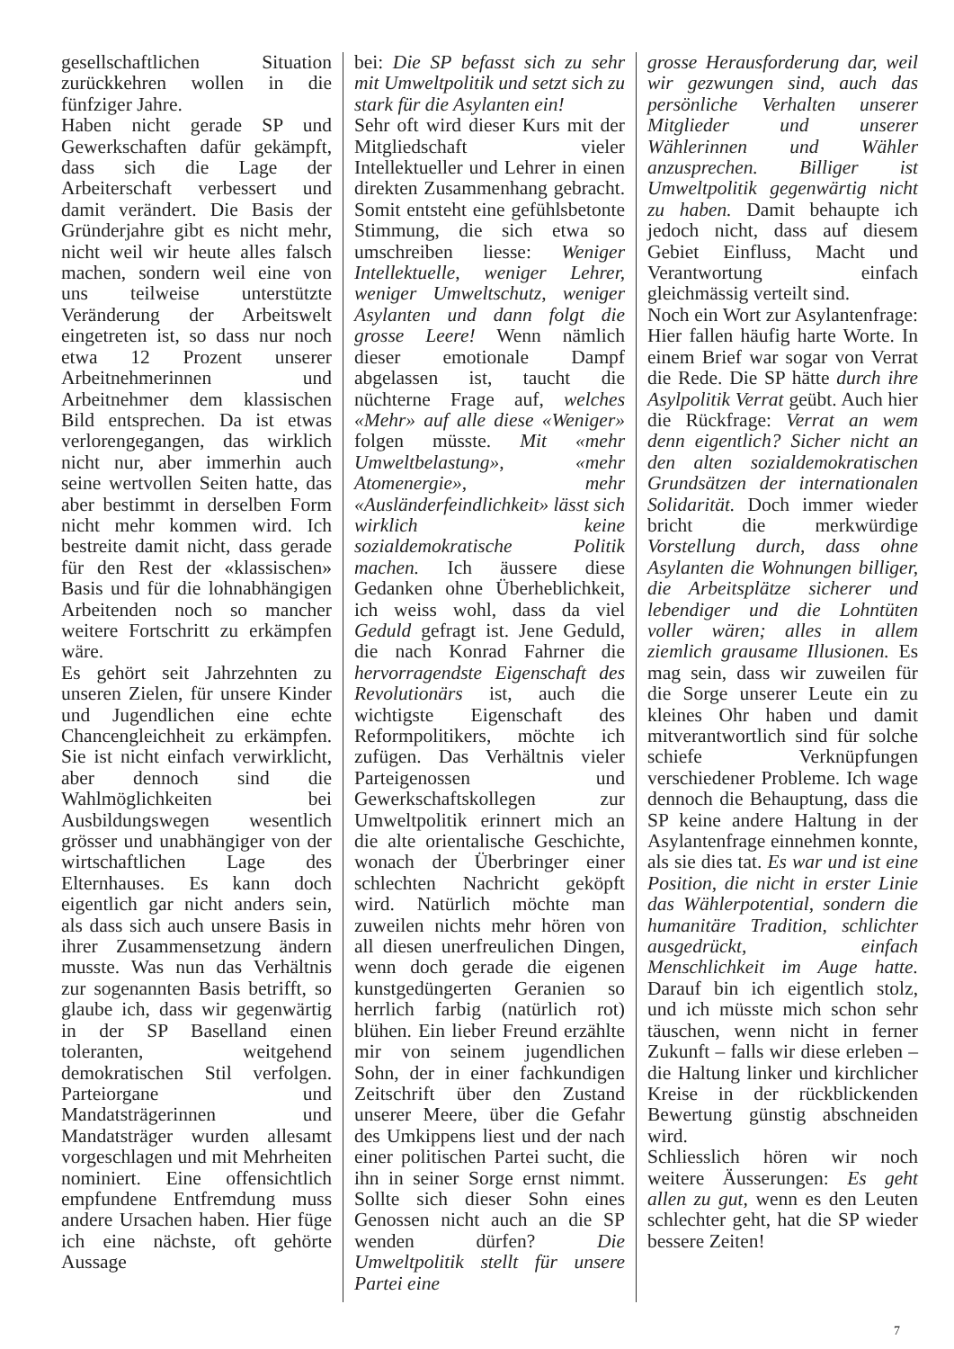gesellschaftlichen Situation zurückkehren wollen in die fünfziger Jahre.
Haben nicht gerade SP und Gewerkschaften dafür gekämpft, dass sich die Lage der Arbeiterschaft verbessert und damit verändert. Die Basis der Gründerjahre gibt es nicht mehr, nicht weil wir heute alles falsch machen, sondern weil eine von uns teilweise unterstützte Veränderung der Arbeitswelt eingetreten ist, so dass nur noch etwa 12 Prozent unserer Arbeitnehmerinnen und Arbeitnehmer dem klassischen Bild entsprechen. Da ist etwas verlorengegangen, das wirklich nicht nur, aber immerhin auch seine wertvollen Seiten hatte, das aber bestimmt in derselben Form nicht mehr kommen wird. Ich bestreite damit nicht, dass gerade für den Rest der «klassischen» Basis und für die lohnabhängigen Arbeitenden noch so mancher weitere Fortschritt zu erkämpfen wäre.
Es gehört seit Jahrzehnten zu unseren Zielen, für unsere Kinder und Jugendlichen eine echte Chancengleichheit zu erkämpfen. Sie ist nicht einfach verwirklicht, aber dennoch sind die Wahlmöglichkeiten bei Ausbildungswegen wesentlich grösser und unabhängiger von der wirtschaftlichen Lage des Elternhauses. Es kann doch eigentlich gar nicht anders sein, als dass sich auch unsere Basis in ihrer Zusammensetzung ändern musste. Was nun das Verhältnis zur sogenannten Basis betrifft, so glaube ich, dass wir gegenwärtig in der SP Baselland einen toleranten, weitgehend demokratischen Stil verfolgen. Parteiorgane und Mandatsträgerinnen und Mandatsträger wurden allesamt vorgeschlagen und mit Mehrheiten nominiert. Eine offensichtlich empfundene Entfremdung muss andere Ursachen haben. Hier füge ich eine nächste, oft gehörte Aussage
bei: Die SP befasst sich zu sehr mit Umweltpolitik und setzt sich zu stark für die Asylanten ein!
Sehr oft wird dieser Kurs mit der Mitgliedschaft vieler Intellektueller und Lehrer in einen direkten Zusammenhang gebracht. Somit entsteht eine gefühlsbetonte Stimmung, die sich etwa so umschreiben liesse: Weniger Intellektuelle, weniger Lehrer, weniger Umweltschutz, weniger Asylanten und dann folgt die grosse Leere! Wenn nämlich dieser emotionale Dampf abgelassen ist, taucht die nüchterne Frage auf, welches «Mehr» auf alle diese «Weniger» folgen müsste. Mit «mehr Umweltbelastung», «mehr Atomenergie», mehr «Ausländerfeindlichkeit» lässt sich wirklich keine sozialdemokratische Politik machen. Ich äussere diese Gedanken ohne Überheblichkeit, ich weiss wohl, dass da viel Geduld gefragt ist. Jene Geduld, die nach Konrad Fahrner die hervorragendste Eigenschaft des Revolutionärs ist, auch die wichtigste Eigenschaft des Reformpolitikers, möchte ich zufügen. Das Verhältnis vieler Parteigenossen und Gewerkschaftskollegen zur Umweltpolitik erinnert mich an die alte orientalische Geschichte, wonach der Überbringer einer schlechten Nachricht geköpft wird. Natürlich möchte man zuweilen nichts mehr hören von all diesen unerfreulichen Dingen, wenn doch gerade die eigenen kunstgedüngerten Geranien so herrlich farbig (natürlich rot) blühen. Ein lieber Freund erzählte mir von seinem jugendlichen Sohn, der in einer fachkundigen Zeitschrift über den Zustand unserer Meere, über die Gefahr des Umkippens liest und der nach einer politischen Partei sucht, die ihn in seiner Sorge ernst nimmt. Sollte sich dieser Sohn eines Genossen nicht auch an die SP wenden dürfen? Die Umweltpolitik stellt für unsere Partei eine
grosse Herausforderung dar, weil wir gezwungen sind, auch das persönliche Verhalten unserer Mitglieder und unserer Wählerinnen und Wähler anzusprechen. Billiger ist Umweltpolitik gegenwärtig nicht zu haben. Damit behaupte ich jedoch nicht, dass auf diesem Gebiet Einfluss, Macht und Verantwortung einfach gleichmässig verteilt sind.
Noch ein Wort zur Asylantenfrage: Hier fallen häufig harte Worte. In einem Brief war sogar von Verrat die Rede. Die SP hätte durch ihre Asylpolitik Verrat geübt. Auch hier die Rückfrage: Verrat an wem denn eigentlich? Sicher nicht an den alten sozialdemokratischen Grundsätzen der internationalen Solidarität. Doch immer wieder bricht die merkwürdige Vorstellung durch, dass ohne Asylanten die Wohnungen billiger, die Arbeitsplätze sicherer und lebendiger und die Lohntüten voller wären; alles in allem ziemlich grausame Illusionen. Es mag sein, dass wir zuweilen für die Sorge unserer Leute ein zu kleines Ohr haben und damit mitverantwortlich sind für solche schiefe Verknüpfungen verschiedener Probleme. Ich wage dennoch die Behauptung, dass die SP keine andere Haltung in der Asylantenfrage einnehmen konnte, als sie dies tat. Es war und ist eine Position, die nicht in erster Linie das Wählerpotential, sondern die humanitäre Tradition, schlichter ausgedrückt, einfach Menschlichkeit im Auge hatte. Darauf bin ich eigentlich stolz, und ich müsste mich schon sehr täuschen, wenn nicht in ferner Zukunft – falls wir diese erleben – die Haltung linker und kirchlicher Kreise in der rückblickenden Bewertung günstig abschneiden wird.
Schliesslich hören wir noch weitere Äusserungen: Es geht allen zu gut, wenn es den Leuten schlechter geht, hat die SP wieder bessere Zeiten!
7